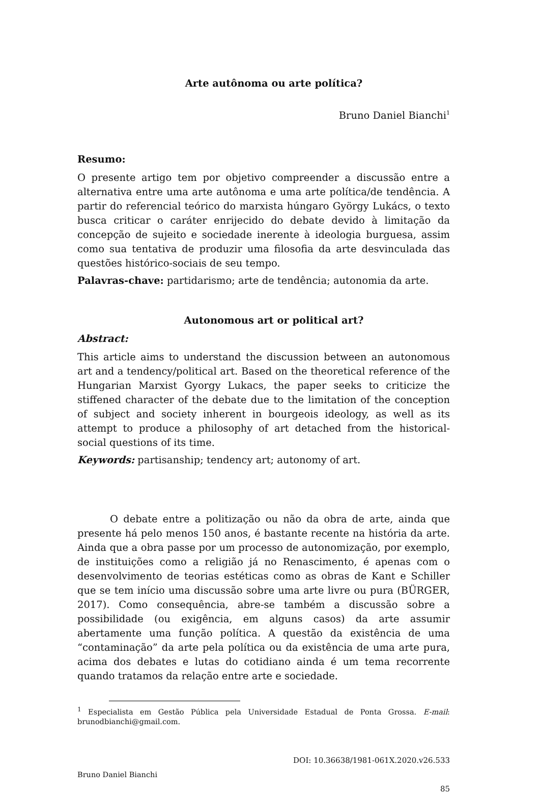Arte autônoma ou arte política?
Bruno Daniel Bianchi<sup>1</sup>
Resumo:
O presente artigo tem por objetivo compreender a discussão entre a alternativa entre uma arte autônoma e uma arte política/de tendência. A partir do referencial teórico do marxista húngaro György Lukács, o texto busca criticar o caráter enrijecido do debate devido à limitação da concepção de sujeito e sociedade inerente à ideologia burguesa, assim como sua tentativa de produzir uma filosofia da arte desvinculada das questões histórico-sociais de seu tempo.
Palavras-chave: partidarismo; arte de tendência; autonomia da arte.
Autonomous art or political art?
Abstract:
This article aims to understand the discussion between an autonomous art and a tendency/political art. Based on the theoretical reference of the Hungarian Marxist Gyorgy Lukacs, the paper seeks to criticize the stiffened character of the debate due to the limitation of the conception of subject and society inherent in bourgeois ideology, as well as its attempt to produce a philosophy of art detached from the historical-social questions of its time.
Keywords: partisanship; tendency art; autonomy of art.
O debate entre a politização ou não da obra de arte, ainda que presente há pelo menos 150 anos, é bastante recente na história da arte. Ainda que a obra passe por um processo de autonomização, por exemplo, de instituições como a religião já no Renascimento, é apenas com o desenvolvimento de teorias estéticas como as obras de Kant e Schiller que se tem início uma discussão sobre uma arte livre ou pura (BÜRGER, 2017). Como consequência, abre-se também a discussão sobre a possibilidade (ou exigência, em alguns casos) da arte assumir abertamente uma função política. A questão da existência de uma “contaminação” da arte pela política ou da existência de uma arte pura, acima dos debates e lutas do cotidiano ainda é um tema recorrente quando tratamos da relação entre arte e sociedade.
<sup>1</sup> Especialista em Gestão Pública pela Universidade Estadual de Ponta Grossa. E-mail: brunodbianchi@gmail.com.
DOI: 10.36638/1981-061X.2020.v26.533
Bruno Daniel Bianchi
85